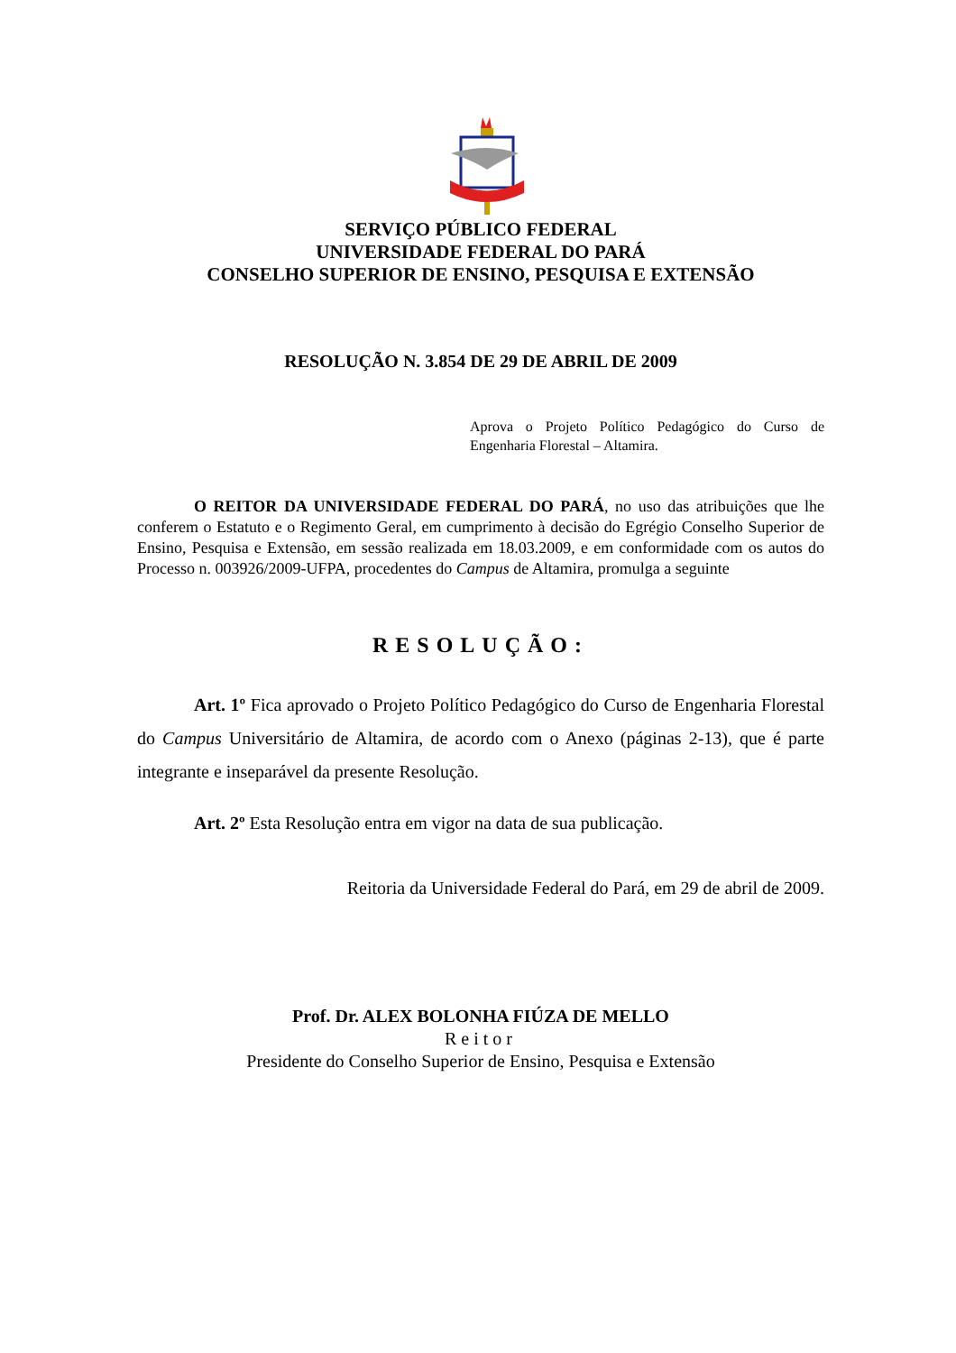SERVIÇO PÚBLICO FEDERAL
UNIVERSIDADE FEDERAL DO PARÁ
CONSELHO SUPERIOR DE ENSINO, PESQUISA E EXTENSÃO
RESOLUÇÃO N. 3.854 DE 29 DE ABRIL DE 2009
Aprova o Projeto Político Pedagógico do Curso de Engenharia Florestal – Altamira.
O REITOR DA UNIVERSIDADE FEDERAL DO PARÁ, no uso das atribuições que lhe conferem o Estatuto e o Regimento Geral, em cumprimento à decisão do Egrégio Conselho Superior de Ensino, Pesquisa e Extensão, em sessão realizada em 18.03.2009, e em conformidade com os autos do Processo n. 003926/2009-UFPA, procedentes do Campus de Altamira, promulga a seguinte
RESOLUÇÃO:
Art. 1º Fica aprovado o Projeto Político Pedagógico do Curso de Engenharia Florestal do Campus Universitário de Altamira, de acordo com o Anexo (páginas 2-13), que é parte integrante e inseparável da presente Resolução.
Art. 2º Esta Resolução entra em vigor na data de sua publicação.
Reitoria da Universidade Federal do Pará, em 29 de abril de 2009.
Prof. Dr. ALEX BOLONHA FIÚZA DE MELLO
Reitor
Presidente do Conselho Superior de Ensino, Pesquisa e Extensão